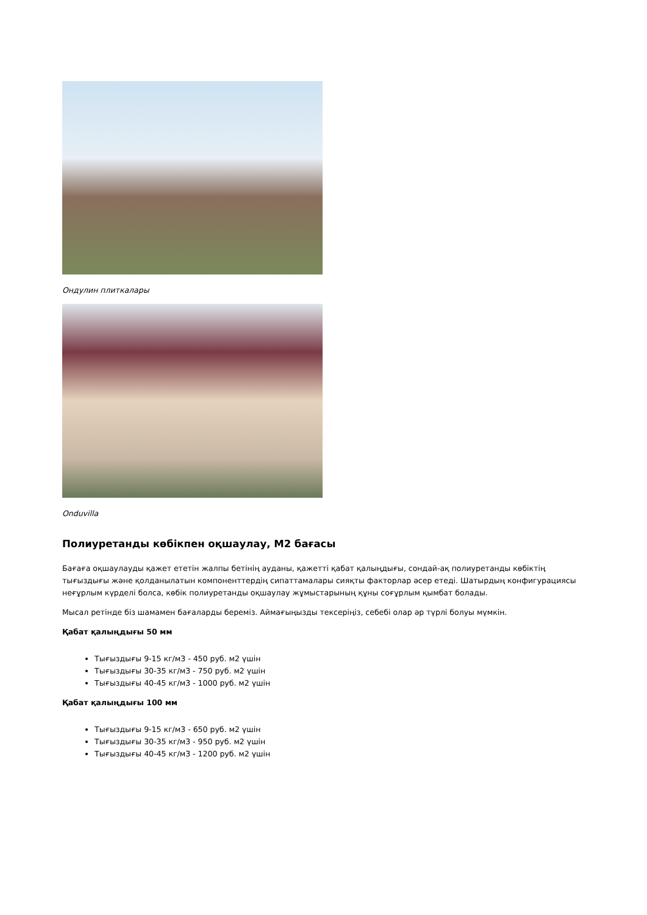Ондулин плиткалары
Onduvilla
Полиуретанды көбікпен оқшаулау, М2 бағасы
Бағаға оқшаулауды қажет ететін жалпы бетінің ауданы, қажетті қабат қалыңдығы, сондай-ақ полиуретанды көбіктің тығыздығы және қолданылатын компоненттердің сипаттамалары сияқты факторлар әсер етеді. Шатырдың конфигурациясы неғұрлым күрделі болса, көбік полиуретанды оқшаулау жұмыстарының құны соғұрлым қымбат болады.
Мысал ретінде біз шамамен бағаларды береміз. Аймағыңызды тексеріңіз, себебі олар әр түрлі болуы мүмкін.
Қабат қалыңдығы 50 мм
Тығыздығы 9-15 кг/м3 - 450 руб. м2 үшін
Тығыздығы 30-35 кг/м3 - 750 руб. м2 үшін
Тығыздығы 40-45 кг/м3 - 1000 руб. м2 үшін
Қабат қалыңдығы 100 мм
Тығыздығы 9-15 кг/м3 - 650 руб. м2 үшін
Тығыздығы 30-35 кг/м3 - 950 руб. м2 үшін
Тығыздығы 40-45 кг/м3 - 1200 руб. м2 үшін